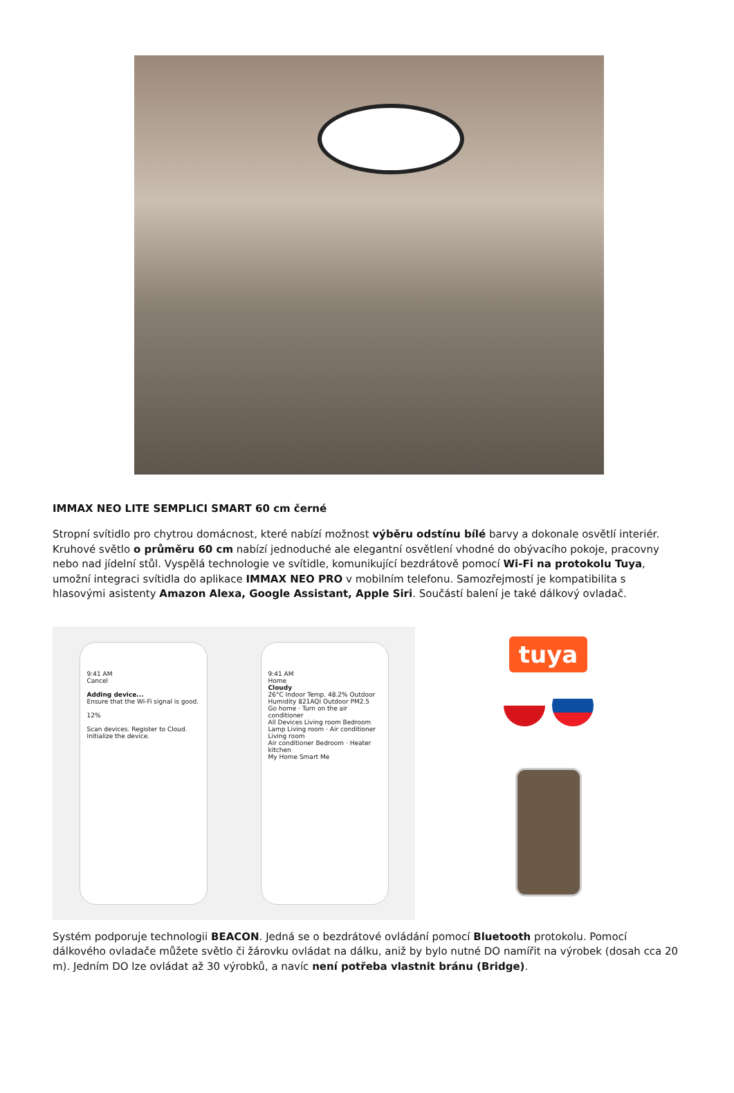IMMAX NEO LITE SEMPLICI SMART 60 cm černé
Stropní svítidlo pro chytrou domácnost, které nabízí možnost výběru odstínu bílé barvy a dokonale osvětlí interiér. Kruhové světlo o průměru 60 cm nabízí jednoduché ale elegantní osvětlení vhodné do obývacího pokoje, pracovny nebo nad jídelní stůl. Vyspělá technologie ve svítidle, komunikující bezdrátově pomocí Wi-Fi na protokolu Tuya, umožní integraci svítidla do aplikace IMMAX NEO PRO v mobilním telefonu. Samozřejmostí je kompatibilita s hlasovými asistenty Amazon Alexa, Google Assistant, Apple Siri. Součástí balení je také dálkový ovladač.
9:41 AM
Cancel
Adding device...
Ensure that the Wi-Fi signal is good.
12%
Scan devices. Register to Cloud. Initialize the device.
9:41 AM
Home
Cloudy
26°C Indoor Temp. 48.2% Outdoor Humidity 821AQI Outdoor PM2.5
Go home · Turn on the air conditioner
All Devices Living room Bedroom
Lamp Living room · Air conditioner Living room
Air conditioner Bedroom · Heater kitchen
My Home Smart Me
tuya
Systém podporuje technologii BEACON. Jedná se o bezdrátové ovládání pomocí Bluetooth protokolu. Pomocí dálkového ovladače můžete světlo či žárovku ovládat na dálku, aniž by bylo nutné DO namířit na výrobek (dosah cca 20 m). Jedním DO lze ovládat až 30 výrobků, a navíc není potřeba vlastnit bránu (Bridge).